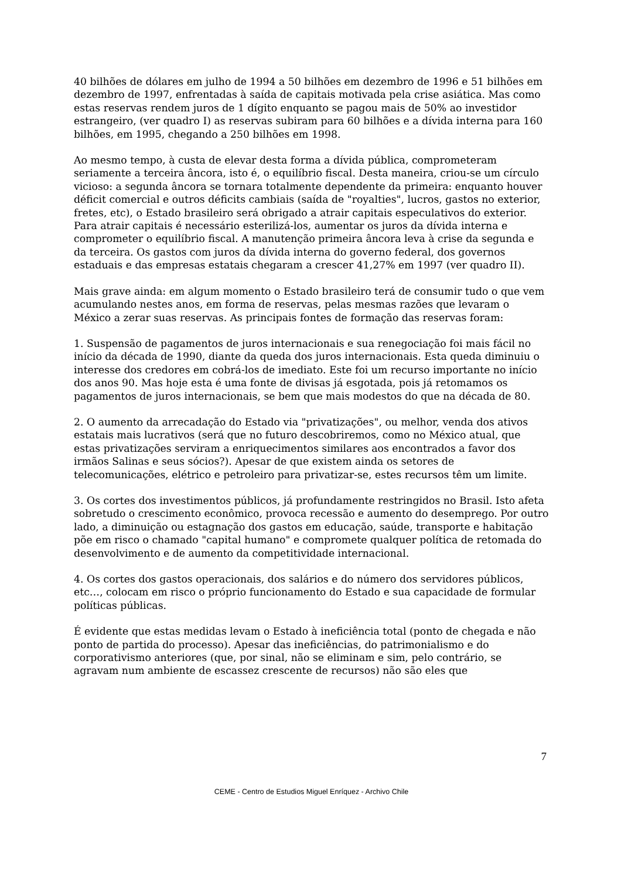40 bilhões de dólares em julho de 1994 a 50 bilhões em dezembro de 1996 e 51 bilhões em dezembro de 1997, enfrentadas à saída de capitais motivada pela crise asiática. Mas como estas reservas rendem juros de 1 dígito enquanto se pagou mais de 50% ao investidor estrangeiro, (ver quadro I) as reservas subiram para 60 bilhões e a dívida interna para 160 bilhões, em 1995, chegando a 250 bilhões em 1998.
Ao mesmo tempo, à custa de elevar desta forma a dívida pública, comprometeram seriamente a terceira âncora, isto é, o equilíbrio fiscal. Desta maneira, criou-se um círculo vicioso: a segunda âncora se tornara totalmente dependente da primeira: enquanto houver déficit comercial e outros déficits cambiais (saída de "royalties", lucros, gastos no exterior, fretes, etc), o Estado brasileiro será obrigado a atrair capitais especulativos do exterior. Para atrair capitais é necessário esterilizá-los, aumentar os juros da dívida interna e comprometer o equilíbrio fiscal. A manutenção primeira âncora leva à crise da segunda e da terceira. Os gastos com juros da dívida interna do governo federal, dos governos estaduais e das empresas estatais chegaram a crescer 41,27% em 1997 (ver quadro II).
Mais grave ainda: em algum momento o Estado brasileiro terá de consumir tudo o que vem acumulando nestes anos, em forma de reservas, pelas mesmas razões que levaram o México a zerar suas reservas. As principais fontes de formação das reservas foram:
1. Suspensão de pagamentos de juros internacionais e sua renegociação foi mais fácil no início da década de 1990, diante da queda dos juros internacionais. Esta queda diminuiu o interesse dos credores em cobrá-los de imediato. Este foi um recurso importante no início dos anos 90. Mas hoje esta é uma fonte de divisas já esgotada, pois já retomamos os pagamentos de juros internacionais, se bem que mais modestos do que na década de 80.
2. O aumento da arrecadação do Estado via "privatizações", ou melhor, venda dos ativos estatais mais lucrativos (será que no futuro descobriremos, como no México atual, que estas privatizações serviram a enriquecimentos similares aos encontrados a favor dos irmãos Salinas e seus sócios?). Apesar de que existem ainda os setores de telecomunicações, elétrico e petroleiro para privatizar-se, estes recursos têm um limite.
3. Os cortes dos investimentos públicos, já profundamente restringidos no Brasil. Isto afeta sobretudo o crescimento econômico, provoca recessão e aumento do desemprego. Por outro lado, a diminuição ou estagnação dos gastos em educação, saúde, transporte e habitação põe em risco o chamado "capital humano" e compromete qualquer política de retomada do desenvolvimento e de aumento da competitividade internacional.
4. Os cortes dos gastos operacionais, dos salários e do número dos servidores públicos, etc…, colocam em risco o próprio funcionamento do Estado e sua capacidade de formular políticas públicas.
É evidente que estas medidas levam o Estado à ineficiência total (ponto de chegada e não ponto de partida do processo). Apesar das ineficiências, do patrimonialismo e do corporativismo anteriores (que, por sinal, não se eliminam e sim, pelo contrário, se agravam num ambiente de escassez crescente de recursos) não são eles que
7
CEME - Centro de Estudios Miguel Enríquez - Archivo Chile